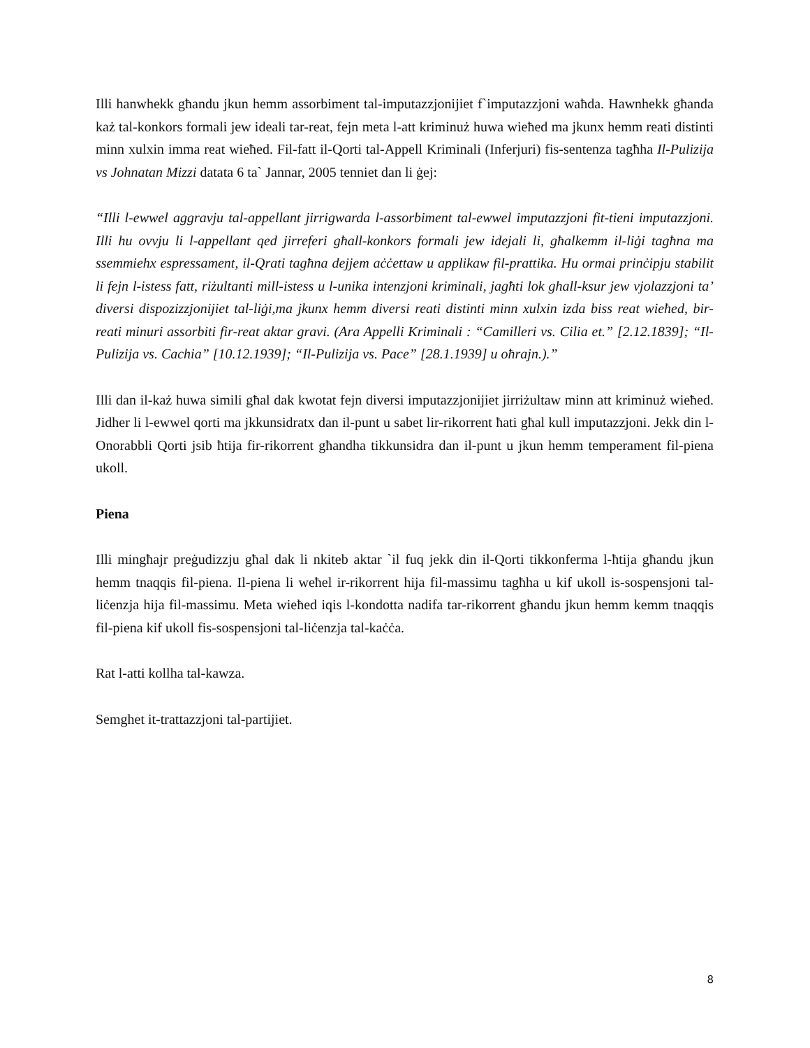Illi hanwhekk għandu jkun hemm assorbiment tal-imputazzjonijiet f`imputazzjoni waħda. Hawnhekk għanda każ tal-konkors formali jew ideali tar-reat, fejn meta l-att kriminuż huwa wieħed ma jkunx hemm reati distinti minn xulxin imma reat wieħed. Fil-fatt il-Qorti tal-Appell Kriminali (Inferjuri) fis-sentenza tagħha Il-Pulizija vs Johnatan Mizzi datata 6 ta` Jannar, 2005 tenniet dan li ġej:
“Illi l-ewwel aggravju tal-appellant jirrigwarda l-assorbiment tal-ewwel imputazzjoni fit-tieni imputazzjoni. Illi hu ovvju li l-appellant qed jirreferi għall-konkors formali jew idejali li, għalkemm il-liġi tagħna ma ssemmiehx espressament, il-Qrati tagħna dejjem aċċettaw u applikaw fil-prattika. Hu ormai prinċipju stabilit li fejn l-istess fatt, riżultanti mill-istess u l-unika intenzjoni kriminali, jagħti lok ghall-ksur jew vjolazzjoni ta’ diversi dispozizzjonijiet tal-liġi,ma jkunx hemm diversi reati distinti minn xulxin izda biss reat wieħed, bir-reati minuri assorbiti fir-reat aktar gravi. (Ara Appelli Kriminali : “Camilleri vs. Cilia et.” [2.12.1839]; “Il-Pulizija vs. Cachia” [10.12.1939]; “Il-Pulizija vs. Pace” [28.1.1939] u oħrajn.).”
Illi dan il-każ huwa simili għal dak kwotat fejn diversi imputazzjonijiet jirriżultaw minn att kriminuż wieħed. Jidher li l-ewwel qorti ma jkkunsidratx dan il-punt u sabet lir-rikorrent ħati għal kull imputazzjoni. Jekk din l-Onorabbli Qorti jsib ħtija fir-rikorrent għandha tikkunsidra dan il-punt u jkun hemm temperament fil-piena ukoll.
Piena
Illi mingħajr preġudizzju għal dak li nkiteb aktar `il fuq jekk din il-Qorti tikkonferma l-ħtija għandu jkun hemm tnaqqis fil-piena. Il-piena li weħel ir-rikorrent hija fil-massimu tagħha u kif ukoll is-sospensjoni tal-liċenzja hija fil-massimu. Meta wieħed iqis l-kondotta nadifa tar-rikorrent għandu jkun hemm kemm tnaqqis fil-piena kif ukoll fis-sospensjoni tal-liċenzja tal-kaċċa.
Rat l-atti kollha tal-kawza.
Semghet it-trattazzjoni tal-partijiet.
8